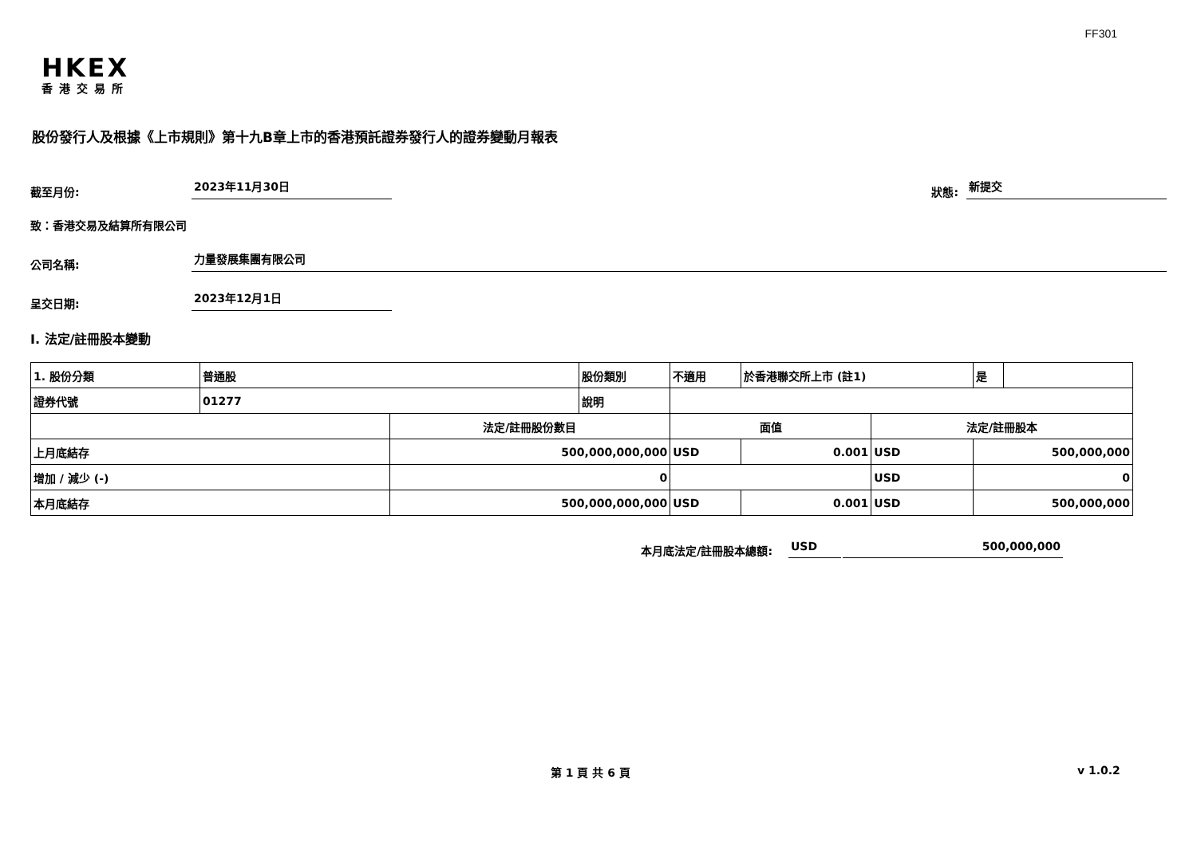FF301
HKEX
香港交易所
股份發行人及根據《上市規則》第十九B章上市的香港預託證券發行人的證券變動月報表
截至月份: 2023年11月30日 狀態: 新提交
致：香港交易及結算所有限公司
公司名稱: 力量發展集團有限公司
呈交日期: 2023年12月1日
I. 法定/註冊股本變動
| 1. 股份分類 | 普通股 | | 股份類別 | 不適用 | | 於香港聯交所上市 (註1) | | 是 | |
| 證券代號 | 01277 | | 說明 | | | | | | |
| | | 法定/註冊股份數目 | | | 面值 | | 法定/註冊股本 | | |
| 上月底結存 | | 500,000,000,000 | | | USD | 0.001 | USD | 500,000,000 | |
| 增加 / 減少 (-) | | 0 | | | | | USD | 0 | |
| 本月底結存 | | 500,000,000,000 | | | USD | 0.001 | USD | 500,000,000 | |
本月底法定/註冊股本總額: USD 500,000,000
第 1 頁 共 6 頁 v 1.0.2